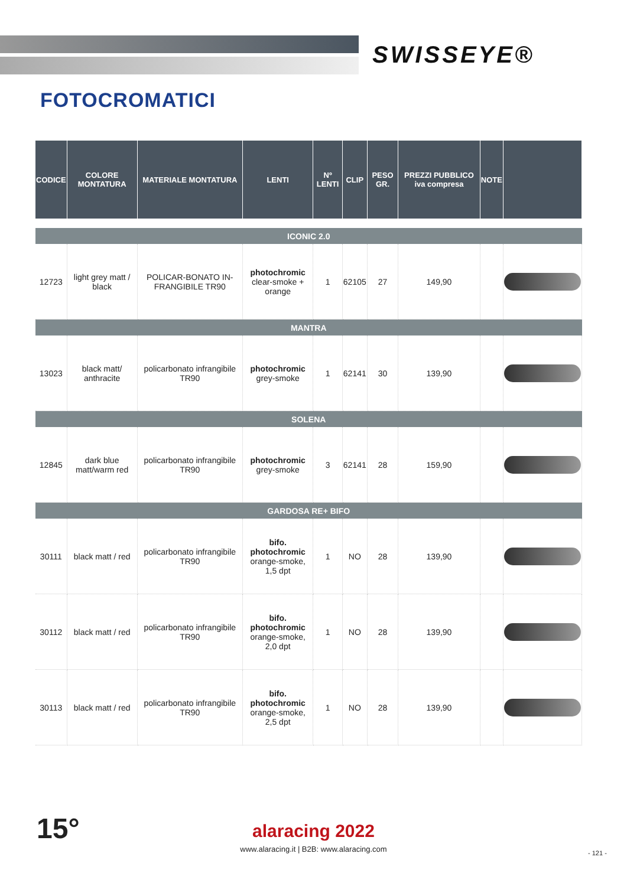SWISSEYE®
FOTOCROMATICI
| CODICE | COLORE MONTATURA | MATERIALE MONTATURA | LENTI | Nº LENTI | CLIP | PESO GR. | PREZZI PUBBLICO iva compresa | NOTE | |
| --- | --- | --- | --- | --- | --- | --- | --- | --- | --- |
| ICONIC 2.0 | | | | | | | | | |
| 12723 | light grey matt / black | POLICAR-BONATO IN-FRANGIBILE TR90 | photochromic clear-smoke + orange | 1 | 62105 | 27 | 149,90 | | |
| MANTRA | | | | | | | | | |
| 13023 | black matt/ anthracite | policarbonato infrangibile TR90 | photochromic grey-smoke | 1 | 62141 | 30 | 139,90 | | |
| SOLENA | | | | | | | | | |
| 12845 | dark blue matt/warm red | policarbonato infrangibile TR90 | photochromic grey-smoke | 3 | 62141 | 28 | 159,90 | | |
| GARDOSA RE+ BIFO | | | | | | | | | |
| 30111 | black matt / red | policarbonato infrangibile TR90 | bifo. photochromic orange-smoke, 1,5 dpt | 1 | NO | 28 | 139,90 | | |
| 30112 | black matt / red | policarbonato infrangibile TR90 | bifo. photochromic orange-smoke, 2,0 dpt | 1 | NO | 28 | 139,90 | | |
| 30113 | black matt / red | policarbonato infrangibile TR90 | bifo. photochromic orange-smoke, 2,5 dpt | 1 | NO | 28 | 139,90 | | |
15°
alaracing 2022
www.alaracing.it | B2B: www.alaracing.com
- 121 -